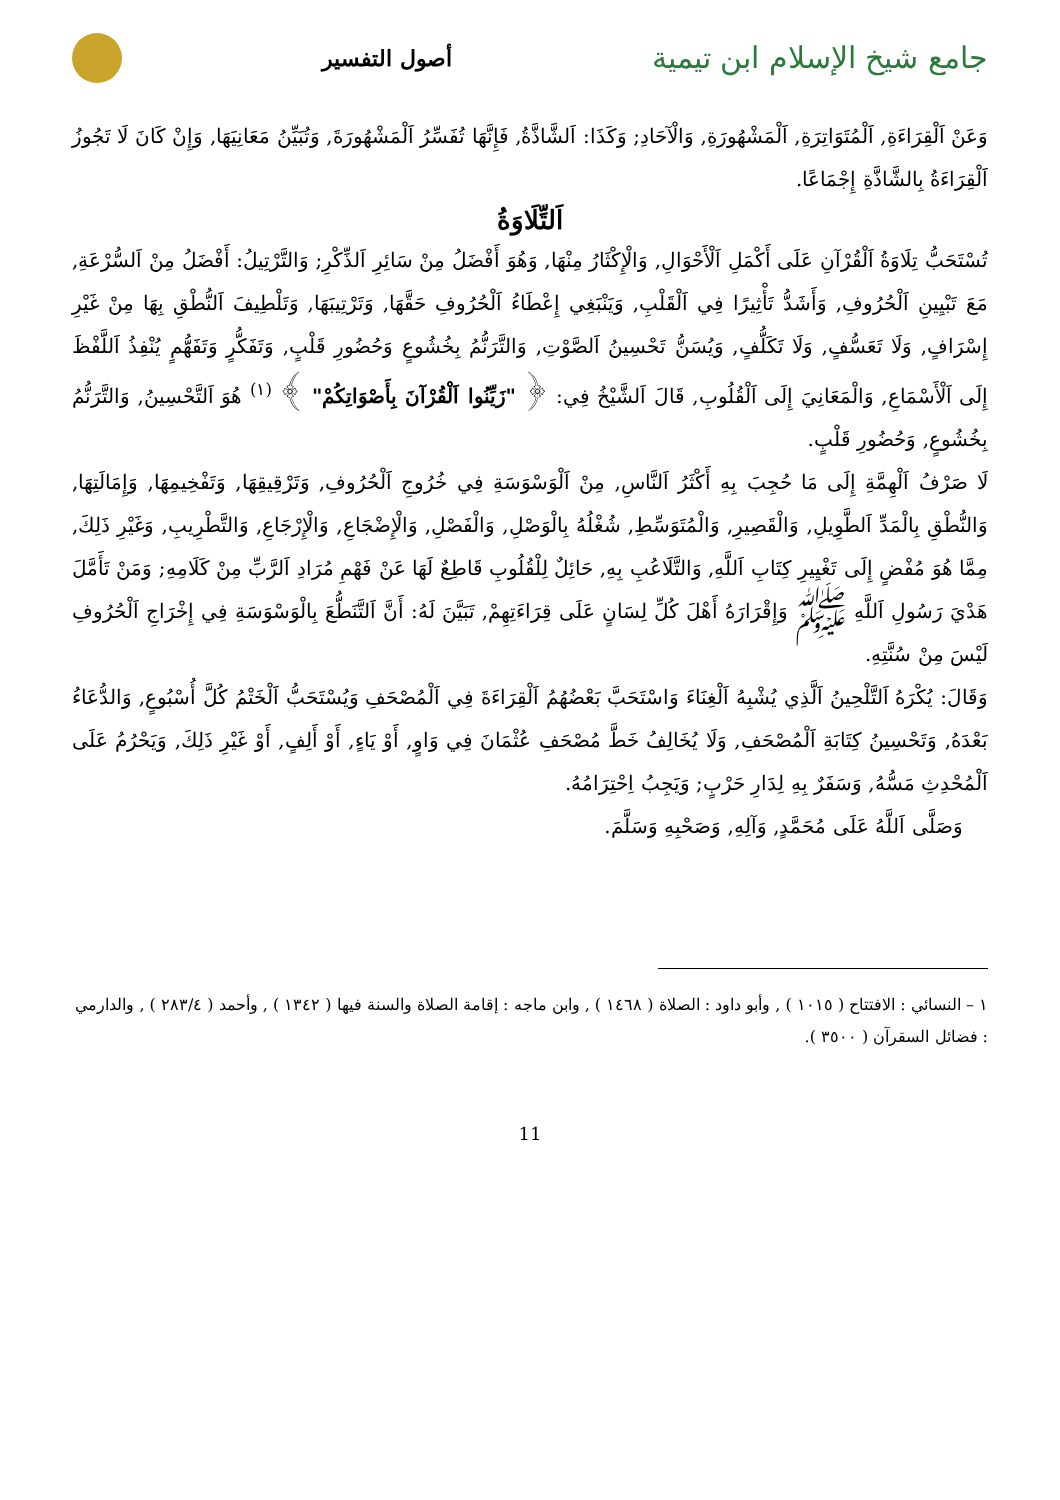جامع شيخ الإسلام ابن تيمية
أصول التفسير
وَعَنْ اَلْقِرَاءَةِ, اَلْمُتَوَاتِرَةِ, اَلْمَشْهُورَةِ, وَالْآحَادِ; وَكَذَا: اَلشَّاذَّةُ, فَإِنَّهَا تُفَسِّرُ اَلْمَشْهُورَةَ, وَتُبَيِّنُ مَعَانِيَهَا, وَإِنْ كَانَ لَا تَجُوزُ اَلْقِرَاءَةُ بِالشَّاذَّةِ إِجْمَاعًا.
اَلتِّلَاوَةُ
تُسْتَحَبُّ تِلَاوَةُ اَلْقُرْآنِ عَلَى أَكْمَلِ اَلْأَحْوَالِ, وَالْإِكْثَارُ مِنْهَا, وَهُوَ أَفْضَلُ مِنْ سَائِرِ اَلذِّكْرِ; وَالتَّرْتِيلُ: أَفْضَلُ مِنْ اَلسُّرْعَةِ, مَعَ تَبْيِينِ اَلْحُرُوفِ, وَأَشَدُّ تَأْثِيرًا فِي اَلْقَلْبِ, وَيَنْبَغِي إِعْطَاءُ اَلْحُرُوفِ حَقَّهَا, وَتَرْتِيبَهَا, وَتَلْطِيفَ اَلنُّطْقِ بِهَا مِنْ غَيْرِ إِسْرَافٍ, وَلَا تَعَسُّفٍ, وَلَا تَكَلُّفٍ, وَيُسَنُّ تَحْسِينُ اَلصَّوْتِ, وَالتَّرَنُّمُ بِخُشُوعٍ وَحُضُورِ قَلْبٍ, وَتَفَكُّرٍ وَتَفَهُّمٍ يُنْفِذُ اَللَّفْظَ إِلَى اَلْأَسْمَاعِ, وَالْمَعَانِيَ إِلَى اَلْقُلُوبِ, قَالَ اَلشَّيْخُ فِي: ﴿ "زَيِّنُوا اَلْقُرْآنَ بِأَصْوَاتِكُمْ" ﴾ <sup>(١)</sup> هُوَ اَلتَّحْسِينُ, وَالتَّرَنُّمُ بِخُشُوعٍ, وَحُضُورِ قَلْبٍ.
لَا صَرْفُ اَلْهِمَّةِ إِلَى مَا حُجِبَ بِهِ أَكْثَرُ اَلنَّاسِ, مِنْ اَلْوَسْوَسَةِ فِي خُرُوجِ اَلْحُرُوفِ, وَتَرْقِيقِهَا, وَتَفْخِيمِهَا, وَإِمَالَتِهَا, وَالنُّطْقِ بِالْمَدِّ اَلطَّوِيلِ, وَالْقَصِيرِ, وَالْمُتَوَسِّطِ, شُغْلُهُ بِالْوَصْلِ, وَالْفَصْلِ, وَالْإِضْجَاعِ, وَالْإِرْجَاعِ, وَالتَّطْرِيبِ, وَغَيْرِ ذَلِكَ, مِمَّا هُوَ مُفْضٍ إِلَى تَغْيِيرِ كِتَابِ اَللَّهِ, وَالتَّلَاعُبِ بِهِ, حَائِلٌ لِلْقُلُوبِ قَاطِعٌ لَهَا عَنْ فَهْمِ مُرَادِ اَلرَّبِّ مِنْ كَلَامِهِ; وَمَنْ تَأَمَّلَ هَدْيَ رَسُولِ اَللَّهِ ﷺ وَإِقْرَارَهُ أَهْلَ كُلِّ لِسَانٍ عَلَى قِرَاءَتِهِمْ, تَبَيَّنَ لَهُ: أَنَّ اَلتَّنَطُّعَ بِالْوَسْوَسَةِ فِي إِخْرَاجِ اَلْحُرُوفِ لَيْسَ مِنْ سُنَّتِهِ.
وَقَالَ: يُكْرَهُ اَلتَّلْحِينُ اَلَّذِي يُشْبِهُ اَلْغِنَاءَ وَاسْتَحَبَّ بَعْضُهُمُ اَلْقِرَاءَةَ فِي اَلْمُصْحَفِ وَيُسْتَحَبُّ اَلْخَتْمُ كُلَّ أُسْبُوعٍ, وَالدُّعَاءُ بَعْدَهُ, وَتَحْسِينُ كِتَابَةِ اَلْمُصْحَفِ, وَلَا يُخَالِفُ خَطَّ مُصْحَفِ عُثْمَانَ فِي وَاوٍ, أَوْ يَاءٍ, أَوْ أَلِفٍ, أَوْ غَيْرِ ذَلِكَ, وَيَحْرُمُ عَلَى اَلْمُحْدِثِ مَسُّهُ, وَسَفَرٌ بِهِ لِدَارِ حَرْبٍ; وَيَجِبُ اِحْتِرَامُهُ.
وَصَلَّى اَللَّهُ عَلَى مُحَمَّدٍ, وَآلِهِ, وَصَحْبِهِ وَسَلَّمَ.
١ – النسائي : الافتتاح ( ١٠١٥ ) , وأبو داود : الصلاة ( ١٤٦٨ ) , وابن ماجه : إقامة الصلاة والسنة فيها ( ١٣٤٢ ) , وأحمد ( ٢٨٣/٤ ) , والدارمي : فضائل السقرآن ( ٣٥٠٠ ).
11